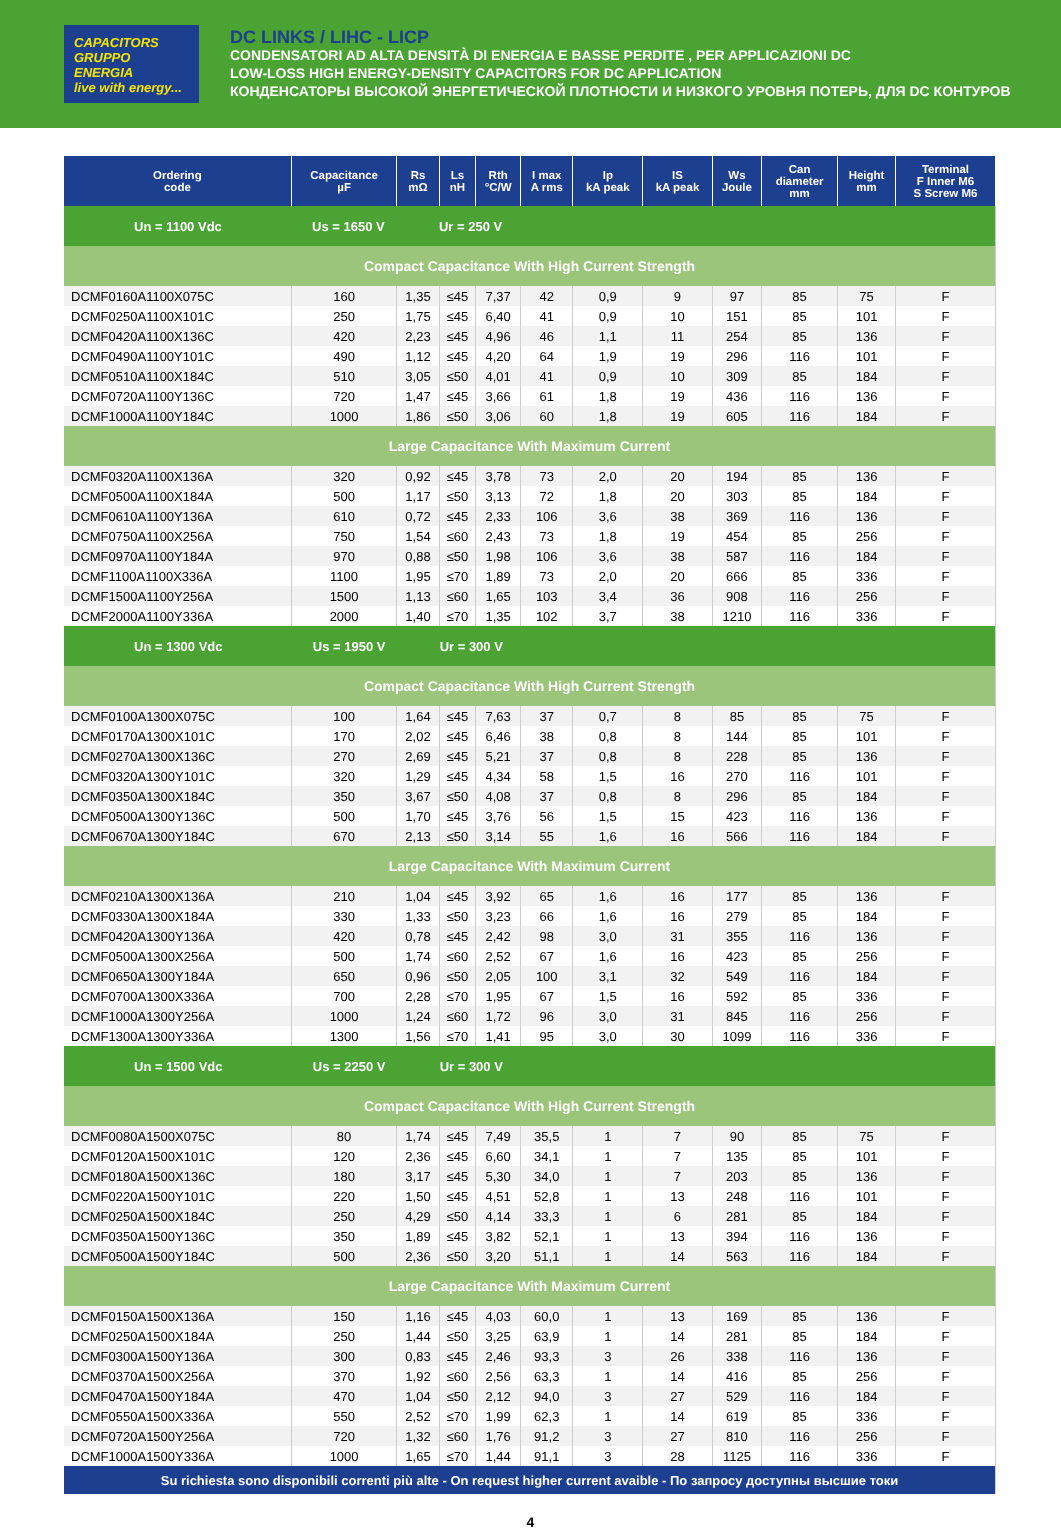CAPACITORS GRUPPO ENERGIA
live with energy...
DC LINKS / LIHC - LICP
CONDENSATORI AD ALTA DENSITÀ DI ENERGIA E BASSE PERDITE , PER APPLICAZIONI DC
LOW-LOSS HIGH ENERGY-DENSITY CAPACITORS FOR DC APPLICATION
КОНДЕНСАТОРЫ ВЫСОКОЙ ЭНЕРГЕТИЧЕСКОЙ ПЛОТНОСТИ И НИЗКОГО УРОВНЯ ПОТЕРЬ, ДЛЯ DC КОНТУРОВ
| Ordering code | Capacitance µF | Rs mΩ | Ls nH | Rth °C/W | I max A rms | Ip kA peak | IS kA peak | Ws Joule | Can diameter mm | Height mm | Terminal F Inner M6 S Screw M6 |
| --- | --- | --- | --- | --- | --- | --- | --- | --- | --- | --- | --- |
| Un = 1100 Vdc Us = 1650 V Ur = 250 V | | | | | | | | | | | |
| Compact Capacitance With High Current Strength | | | | | | | | | | | |
| DCMF0160A1100X075C | 160 | 1,35 | ≤45 | 7,37 | 42 | 0,9 | 9 | 97 | 85 | 75 | F |
| DCMF0250A1100X101C | 250 | 1,75 | ≤45 | 6,40 | 41 | 0,9 | 10 | 151 | 85 | 101 | F |
| DCMF0420A1100X136C | 420 | 2,23 | ≤45 | 4,96 | 46 | 1,1 | 11 | 254 | 85 | 136 | F |
| DCMF0490A1100Y101C | 490 | 1,12 | ≤45 | 4,20 | 64 | 1,9 | 19 | 296 | 116 | 101 | F |
| DCMF0510A1100X184C | 510 | 3,05 | ≤50 | 4,01 | 41 | 0,9 | 10 | 309 | 85 | 184 | F |
| DCMF0720A1100Y136C | 720 | 1,47 | ≤45 | 3,66 | 61 | 1,8 | 19 | 436 | 116 | 136 | F |
| DCMF1000A1100Y184C | 1000 | 1,86 | ≤50 | 3,06 | 60 | 1,8 | 19 | 605 | 116 | 184 | F |
| Large Capacitance With Maximum Current | | | | | | | | | | | |
| DCMF0320A1100X136A | 320 | 0,92 | ≤45 | 3,78 | 73 | 2,0 | 20 | 194 | 85 | 136 | F |
| DCMF0500A1100X184A | 500 | 1,17 | ≤50 | 3,13 | 72 | 1,8 | 20 | 303 | 85 | 184 | F |
| DCMF0610A1100Y136A | 610 | 0,72 | ≤45 | 2,33 | 106 | 3,6 | 38 | 369 | 116 | 136 | F |
| DCMF0750A1100X256A | 750 | 1,54 | ≤60 | 2,43 | 73 | 1,8 | 19 | 454 | 85 | 256 | F |
| DCMF0970A1100Y184A | 970 | 0,88 | ≤50 | 1,98 | 106 | 3,6 | 38 | 587 | 116 | 184 | F |
| DCMF1100A1100X336A | 1100 | 1,95 | ≤70 | 1,89 | 73 | 2,0 | 20 | 666 | 85 | 336 | F |
| DCMF1500A1100Y256A | 1500 | 1,13 | ≤60 | 1,65 | 103 | 3,4 | 36 | 908 | 116 | 256 | F |
| DCMF2000A1100Y336A | 2000 | 1,40 | ≤70 | 1,35 | 102 | 3,7 | 38 | 1210 | 116 | 336 | F |
| Un = 1300 Vdc Us = 1950 V Ur = 300 V | | | | | | | | | | | |
| Compact Capacitance With High Current Strength | | | | | | | | | | | |
| DCMF0100A1300X075C | 100 | 1,64 | ≤45 | 7,63 | 37 | 0,7 | 8 | 85 | 85 | 75 | F |
| DCMF0170A1300X101C | 170 | 2,02 | ≤45 | 6,46 | 38 | 0,8 | 8 | 144 | 85 | 101 | F |
| DCMF0270A1300X136C | 270 | 2,69 | ≤45 | 5,21 | 37 | 0,8 | 8 | 228 | 85 | 136 | F |
| DCMF0320A1300Y101C | 320 | 1,29 | ≤45 | 4,34 | 58 | 1,5 | 16 | 270 | 116 | 101 | F |
| DCMF0350A1300X184C | 350 | 3,67 | ≤50 | 4,08 | 37 | 0,8 | 8 | 296 | 85 | 184 | F |
| DCMF0500A1300Y136C | 500 | 1,70 | ≤45 | 3,76 | 56 | 1,5 | 15 | 423 | 116 | 136 | F |
| DCMF0670A1300Y184C | 670 | 2,13 | ≤50 | 3,14 | 55 | 1,6 | 16 | 566 | 116 | 184 | F |
| Large Capacitance With Maximum Current | | | | | | | | | | | |
| DCMF0210A1300X136A | 210 | 1,04 | ≤45 | 3,92 | 65 | 1,6 | 16 | 177 | 85 | 136 | F |
| DCMF0330A1300X184A | 330 | 1,33 | ≤50 | 3,23 | 66 | 1,6 | 16 | 279 | 85 | 184 | F |
| DCMF0420A1300Y136A | 420 | 0,78 | ≤45 | 2,42 | 98 | 3,0 | 31 | 355 | 116 | 136 | F |
| DCMF0500A1300X256A | 500 | 1,74 | ≤60 | 2,52 | 67 | 1,6 | 16 | 423 | 85 | 256 | F |
| DCMF0650A1300Y184A | 650 | 0,96 | ≤50 | 2,05 | 100 | 3,1 | 32 | 549 | 116 | 184 | F |
| DCMF0700A1300X336A | 700 | 2,28 | ≤70 | 1,95 | 67 | 1,5 | 16 | 592 | 85 | 336 | F |
| DCMF1000A1300Y256A | 1000 | 1,24 | ≤60 | 1,72 | 96 | 3,0 | 31 | 845 | 116 | 256 | F |
| DCMF1300A1300Y336A | 1300 | 1,56 | ≤70 | 1,41 | 95 | 3,0 | 30 | 1099 | 116 | 336 | F |
| Un = 1500 Vdc Us = 2250 V Ur = 300 V | | | | | | | | | | | |
| Compact Capacitance With High Current Strength | | | | | | | | | | | |
| DCMF0080A1500X075C | 80 | 1,74 | ≤45 | 7,49 | 35,5 | 1 | 7 | 90 | 85 | 75 | F |
| DCMF0120A1500X101C | 120 | 2,36 | ≤45 | 6,60 | 34,1 | 1 | 7 | 135 | 85 | 101 | F |
| DCMF0180A1500X136C | 180 | 3,17 | ≤45 | 5,30 | 34,0 | 1 | 7 | 203 | 85 | 136 | F |
| DCMF0220A1500Y101C | 220 | 1,50 | ≤45 | 4,51 | 52,8 | 1 | 13 | 248 | 116 | 101 | F |
| DCMF0250A1500X184C | 250 | 4,29 | ≤50 | 4,14 | 33,3 | 1 | 6 | 281 | 85 | 184 | F |
| DCMF0350A1500Y136C | 350 | 1,89 | ≤45 | 3,82 | 52,1 | 1 | 13 | 394 | 116 | 136 | F |
| DCMF0500A1500Y184C | 500 | 2,36 | ≤50 | 3,20 | 51,1 | 1 | 14 | 563 | 116 | 184 | F |
| Large Capacitance With Maximum Current | | | | | | | | | | | |
| DCMF0150A1500X136A | 150 | 1,16 | ≤45 | 4,03 | 60,0 | 1 | 13 | 169 | 85 | 136 | F |
| DCMF0250A1500X184A | 250 | 1,44 | ≤50 | 3,25 | 63,9 | 1 | 14 | 281 | 85 | 184 | F |
| DCMF0300A1500Y136A | 300 | 0,83 | ≤45 | 2,46 | 93,3 | 3 | 26 | 338 | 116 | 136 | F |
| DCMF0370A1500X256A | 370 | 1,92 | ≤60 | 2,56 | 63,3 | 1 | 14 | 416 | 85 | 256 | F |
| DCMF0470A1500Y184A | 470 | 1,04 | ≤50 | 2,12 | 94,0 | 3 | 27 | 529 | 116 | 184 | F |
| DCMF0550A1500X336A | 550 | 2,52 | ≤70 | 1,99 | 62,3 | 1 | 14 | 619 | 85 | 336 | F |
| DCMF0720A1500Y256A | 720 | 1,32 | ≤60 | 1,76 | 91,2 | 3 | 27 | 810 | 116 | 256 | F |
| DCMF1000A1500Y336A | 1000 | 1,65 | ≤70 | 1,44 | 91,1 | 3 | 28 | 1125 | 116 | 336 | F |
| Su richiesta sono disponibili correnti più alte - On request higher current avaible - По запросу доступны высшие токи | | | | | | | | | | | |
4